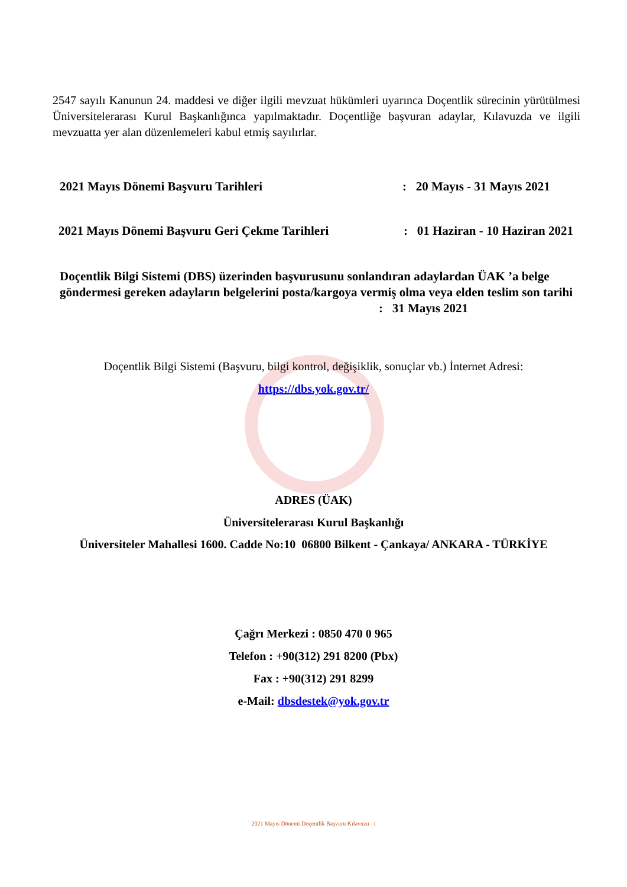2547 sayılı Kanunun 24. maddesi ve diğer ilgili mevzuat hükümleri uyarınca Doçentlik sürecinin yürütülmesi Üniversitelerarası Kurul Başkanlığınca yapılmaktadır. Doçentliğe başvuran adaylar, Kılavuzda ve ilgili mevzuatta yer alan düzenlemeleri kabul etmiş sayılırlar.
2021 Mayıs Dönemi Başvuru Tarihleri: 20 Mayıs - 31 Mayıs 2021
2021 Mayıs Dönemi Başvuru Geri Çekme Tarihleri: 01 Haziran - 10 Haziran 2021
Doçentlik Bilgi Sistemi (DBS) üzerinden başvurusunu sonlandıran adaylardan ÜAK ’a belge göndermesi gereken adayların belgelerini posta/kargoya vermiş olma veya elden teslim son tarihi : 31 Mayıs 2021
Doçentlik Bilgi Sistemi (Başvuru, bilgi kontrol, değişiklik, sonuçlar vb.) İnternet Adresi:
https://dbs.yok.gov.tr/
ADRES (ÜAK)
Üniversitelerarası Kurul Başkanlığı
Üniversiteler Mahallesi 1600. Cadde No:10 06800 Bilkent - Çankaya/ ANKARA - TÜRKİYE
Çağrı Merkezi : 0850 470 0 965
Telefon : +90(312) 291 8200 (Pbx)
Fax : +90(312) 291 8299
e-Mail: dbsdestek@yok.gov.tr
2021 Mayıs Dönemi Doçentlik Başvuru Kılavuzu - i